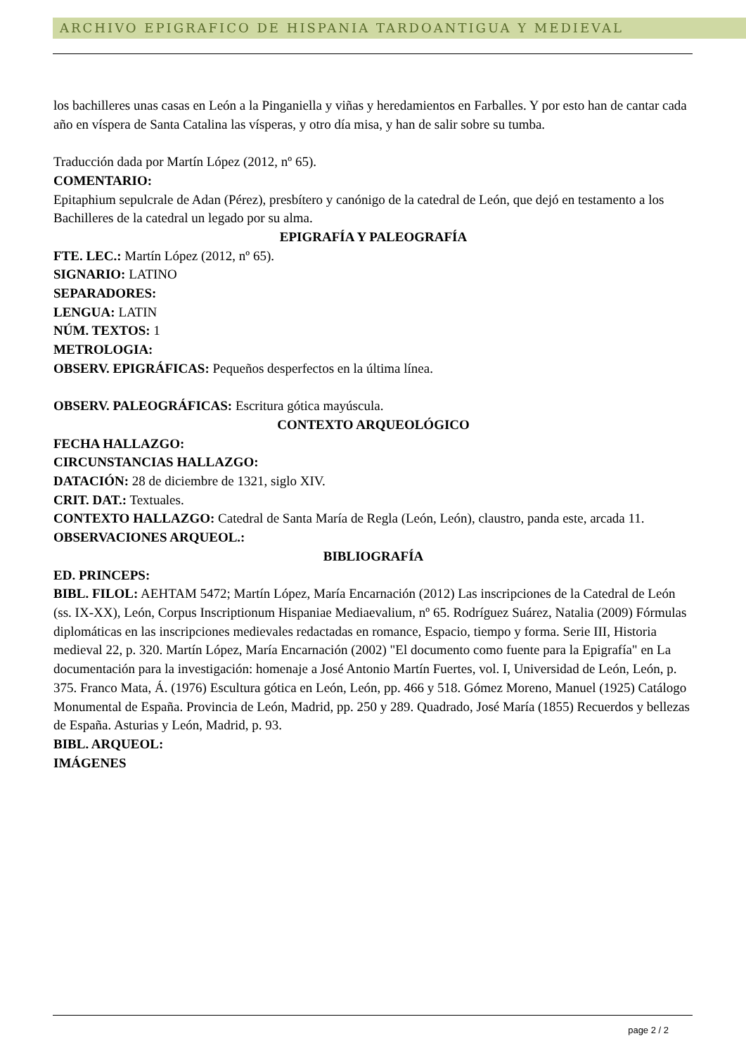ARCHIVO EPIGRAFICO DE HISPANIA TARDOANTIGUA Y MEDIEVAL
los bachilleres unas casas en León a la Pinganiella y viñas y heredamientos en Farballes. Y por esto han de cantar cada año en víspera de Santa Catalina las vísperas, y otro día misa, y han de salir sobre su tumba.
Traducción dada por Martín López (2012, nº 65).
COMENTARIO:
Epitaphium sepulcrale de Adan (Pérez), presbítero y canónigo de la catedral de León, que dejó en testamento a los Bachilleres de la catedral un legado por su alma.
EPIGRAFÍA Y PALEOGRAFÍA
FTE. LEC.: Martín López (2012, nº 65).
SIGNARIO: LATINO
SEPARADORES:
LENGUA: LATIN
NÚM. TEXTOS: 1
METROLOGIA:
OBSERV. EPIGRÁFICAS: Pequeños desperfectos en la última línea.
OBSERV. PALEOGRÁFICAS: Escritura gótica mayúscula.
CONTEXTO ARQUEOLÓGICO
FECHA HALLAZGO:
CIRCUNSTANCIAS HALLAZGO:
DATACIÓN: 28 de diciembre de 1321, siglo XIV.
CRIT. DAT.: Textuales.
CONTEXTO HALLAZGO: Catedral de Santa María de Regla (León, León), claustro, panda este, arcada 11.
OBSERVACIONES ARQUEOL.:
BIBLIOGRAFÍA
ED. PRINCEPS:
BIBL. FILOL: AEHTAM 5472; Martín López, María Encarnación (2012) Las inscripciones de la Catedral de León (ss. IX-XX), León, Corpus Inscriptionum Hispaniae Mediaevalium, nº 65. Rodríguez Suárez, Natalia (2009) Fórmulas diplomáticas en las inscripciones medievales redactadas en romance, Espacio, tiempo y forma. Serie III, Historia medieval 22, p. 320. Martín López, María Encarnación (2002) "El documento como fuente para la Epigrafía" en La documentación para la investigación: homenaje a José Antonio Martín Fuertes, vol. I, Universidad de León, León, p. 375. Franco Mata, Á. (1976) Escultura gótica en León, León, pp. 466 y 518. Gómez Moreno, Manuel (1925) Catálogo Monumental de España. Provincia de León, Madrid, pp. 250 y 289. Quadrado, José María (1855) Recuerdos y bellezas de España. Asturias y León, Madrid, p. 93.
BIBL. ARQUEOL:
IMÁGENES
page 2 / 2